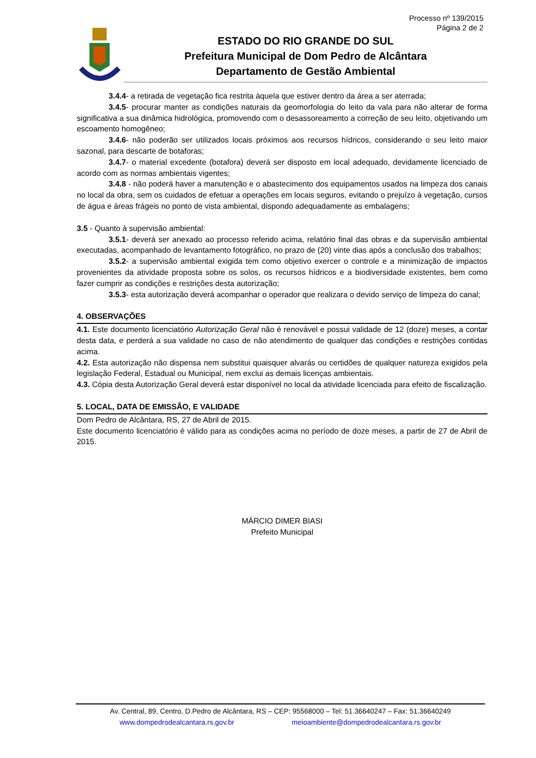Processo nº 139/2015
Página 2 de 2
ESTADO DO RIO GRANDE DO SUL
Prefeitura Municipal de Dom Pedro de Alcântara
Departamento de Gestão Ambiental
3.4.4- a retirada de vegetação fica restrita àquela que estiver dentro da área a ser aterrada;
3.4.5- procurar manter as condições naturais da geomorfologia do leito da vala para não alterar de forma significativa a sua dinâmica hidrológica, promovendo com o desassoreamento a correção de seu leito, objetivando um escoamento homogêneo;
3.4.6- não poderão ser utilizados locais próximos aos recursos hídricos, considerando o seu leito maior sazonal, para descarte de botaforas;
3.4.7- o material excedente (botafora) deverá ser disposto em local adequado, devidamente licenciado de acordo com as normas ambientais vigentes;
3.4.8 - não poderá haver a manutenção e o abastecimento dos equipamentos usados na limpeza dos canais no local da obra, sem os cuidados de efetuar a operações em locais seguros, evitando o prejuízo à vegetação, cursos de água e áreas frágeis no ponto de vista ambiental, dispondo adequadamente as embalagens;
3.5 - Quanto à supervisão ambiental:
3.5.1- deverá ser anexado ao processo referido acima, relatório final das obras e da supervisão ambiental executadas, acompanhado de levantamento fotográfico, no prazo de (20) vinte dias após a conclusão dos trabalhos;
3.5.2- a supervisão ambiental exigida tem como objetivo exercer o controle e a minimização de impactos provenientes da atividade proposta sobre os solos, os recursos hídricos e a biodiversidade existentes, bem como fazer cumprir as condições e restrições desta autorização;
3.5.3- esta autorização deverá acompanhar o operador que realizara o devido serviço de limpeza do canal;
4. OBSERVAÇÕES
4.1. Este documento licenciatório Autorização Geral não é renovável e possui validade de 12 (doze) meses, a contar desta data, e perderá a sua validade no caso de não atendimento de qualquer das condições e restrições contidas acima.
4.2. Esta autorização não dispensa nem substitui quaisquer alvarás ou certidões de qualquer natureza exigidos pela legislação Federal, Estadual ou Municipal, nem exclui as demais licenças ambientais.
4.3. Cópia desta Autorização Geral deverá estar disponível no local da atividade licenciada para efeito de fiscalização.
5. LOCAL, DATA DE EMISSÃO, E VALIDADE
Dom Pedro de Alcântara, RS, 27 de Abril de 2015.
Este documento licenciatório é válido para as condições acima no período de doze meses, a partir de 27 de Abril de 2015.
MÁRCIO DIMER BIASI
Prefeito Municipal
Av. Central, 89, Centro, D.Pedro de Alcântara, RS – CEP: 95568000 – Tel: 51.36640247 – Fax: 51.36640249
www.dompedrodealcantara.rs.gov.br meioambiente@dompedrodealcantara.rs.gov.br